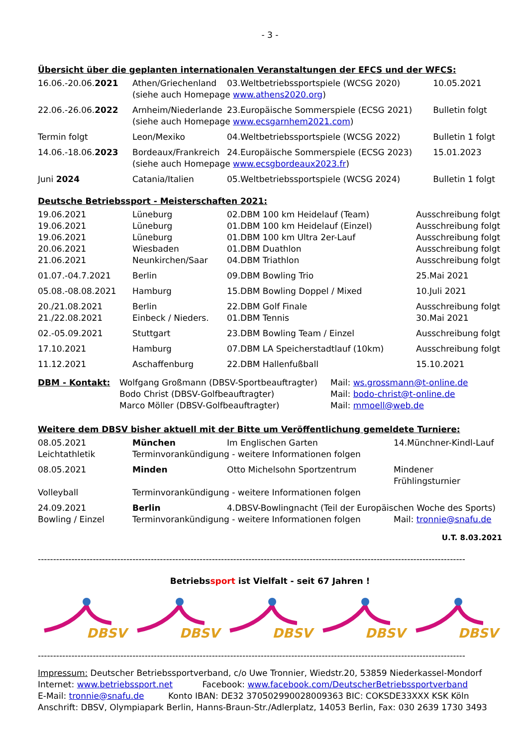- 3 -
Übersicht über die geplanten internationalen Veranstaltungen der EFCS und der WFCS:
| 16.06.-20.06. 2021 | Athen/Griechenland | 03.Weltbetriebssportspiele (WCSG 2020) | 10.05.2021 |
| | (siehe auch Homepage www.athens2020.org ) | | |
| 22.06.-26.06. 2022 | Arnheim/Niederlande | 23.Europäische Sommerspiele (ECSG 2021) | Bulletin folgt |
| | (siehe auch Homepage www.ecsgarnhem2021.com ) | | |
| Termin folgt | Leon/Mexiko | 04.Weltbetriebssportspiele (WCSG 2022) | Bulletin 1 folgt |
| 14.06.-18.06. 2023 | Bordeaux/Frankreich | 24.Europäische Sommerspiele (ECSG 2023) | 15.01.2023 |
| | (siehe auch Homepage www.ecsgbordeaux2023.fr ) | | |
| Juni 2024 | Catania/Italien | 05.Weltbetriebssportspiele (WCSG 2024) | Bulletin 1 folgt |
Deutsche Betriebssport - Meisterschaften 2021:
| 19.06.2021 | Lüneburg | 02.DBM 100 km Heidelauf (Team) | Ausschreibung folgt |
| 19.06.2021 | Lüneburg | 01.DBM 100 km Heidelauf (Einzel) | Ausschreibung folgt |
| 19.06.2021 | Lüneburg | 01.DBM 100 km Ultra 2er-Lauf | Ausschreibung folgt |
| 20.06.2021 | Wiesbaden | 01.DBM Duathlon | Ausschreibung folgt |
| 21.06.2021 | Neunkirchen/Saar | 04.DBM Triathlon | Ausschreibung folgt |
| 01.07.-04.7.2021 | Berlin | 09.DBM Bowling Trio | 25.Mai 2021 |
| 05.08.-08.08.2021 | Hamburg | 15.DBM Bowling Doppel / Mixed | 10.Juli 2021 |
| 20./21.08.2021 | Berlin | 22.DBM Golf Finale | Ausschreibung folgt |
| 21./22.08.2021 | Einbeck / Nieders. | 01.DBM Tennis | 30.Mai 2021 |
| 02.-05.09.2021 | Stuttgart | 23.DBM Bowling Team / Einzel | Ausschreibung folgt |
| 17.10.2021 | Hamburg | 07.DBM LA Speicherstadtlauf (10km) | Ausschreibung folgt |
| 11.12.2021 | Aschaffenburg | 22.DBM Hallenfußball | 15.10.2021 |
| DBM - Kontakt: | Wolfgang Großmann (DBSV-Sportbeauftragter) | Mail: ws.grossmann@t-online.de |
| | Bodo Christ (DBSV-Golfbeauftragter) | Mail: bodo-christ@t-online.de |
| | Marco Möller (DBSV-Golfbeauftragter) | Mail: mmoell@web.de |
Weitere dem DBSV bisher aktuell mit der Bitte um Veröffentlichung gemeldete Turniere:
| 08.05.2021 | München | Im Englischen Garten | 14.Münchner-Kindl-Lauf |
| Leichtathletik | Terminvorankündigung - weitere Informationen folgen | | |
| 08.05.2021 | Minden | Otto Michelsohn Sportzentrum | Mindener Frühlingsturnier |
| Volleyball | Terminvorankündigung - weitere Informationen folgen | | |
| 24.09.2021 | Berlin | 4.DBSV-Bowlingnacht (Teil der Europäischen Woche des Sports) | |
| Bowling / Einzel | Terminvorankündigung - weitere Informationen folgen | | Mail: tronnie@snafu.de |
U.T. 8.03.2021
--------------------------------------------------------------------------------------------------------------------------------------------
Betriebssport ist Vielfalt - seit 67 Jahren !
DBSV
DBSV
DBSV
DBSV
DBSV
--------------------------------------------------------------------------------------------------------------------------------------------
Impressum: Deutscher Betriebssportverband, c/o Uwe Tronnier, Wiedstr.20, 53859 Niederkassel-Mondorf
Internet: www.betriebssport.net Facebook: www.facebook.com/DeutscherBetriebssportverband
E-Mail: tronnie@snafu.de Konto IBAN: DE32 370502990028009363 BIC: COKSDE33XXX KSK Köln
Anschrift: DBSV, Olympiapark Berlin, Hanns-Braun-Str./Adlerplatz, 14053 Berlin, Fax: 030 2639 1730 3493